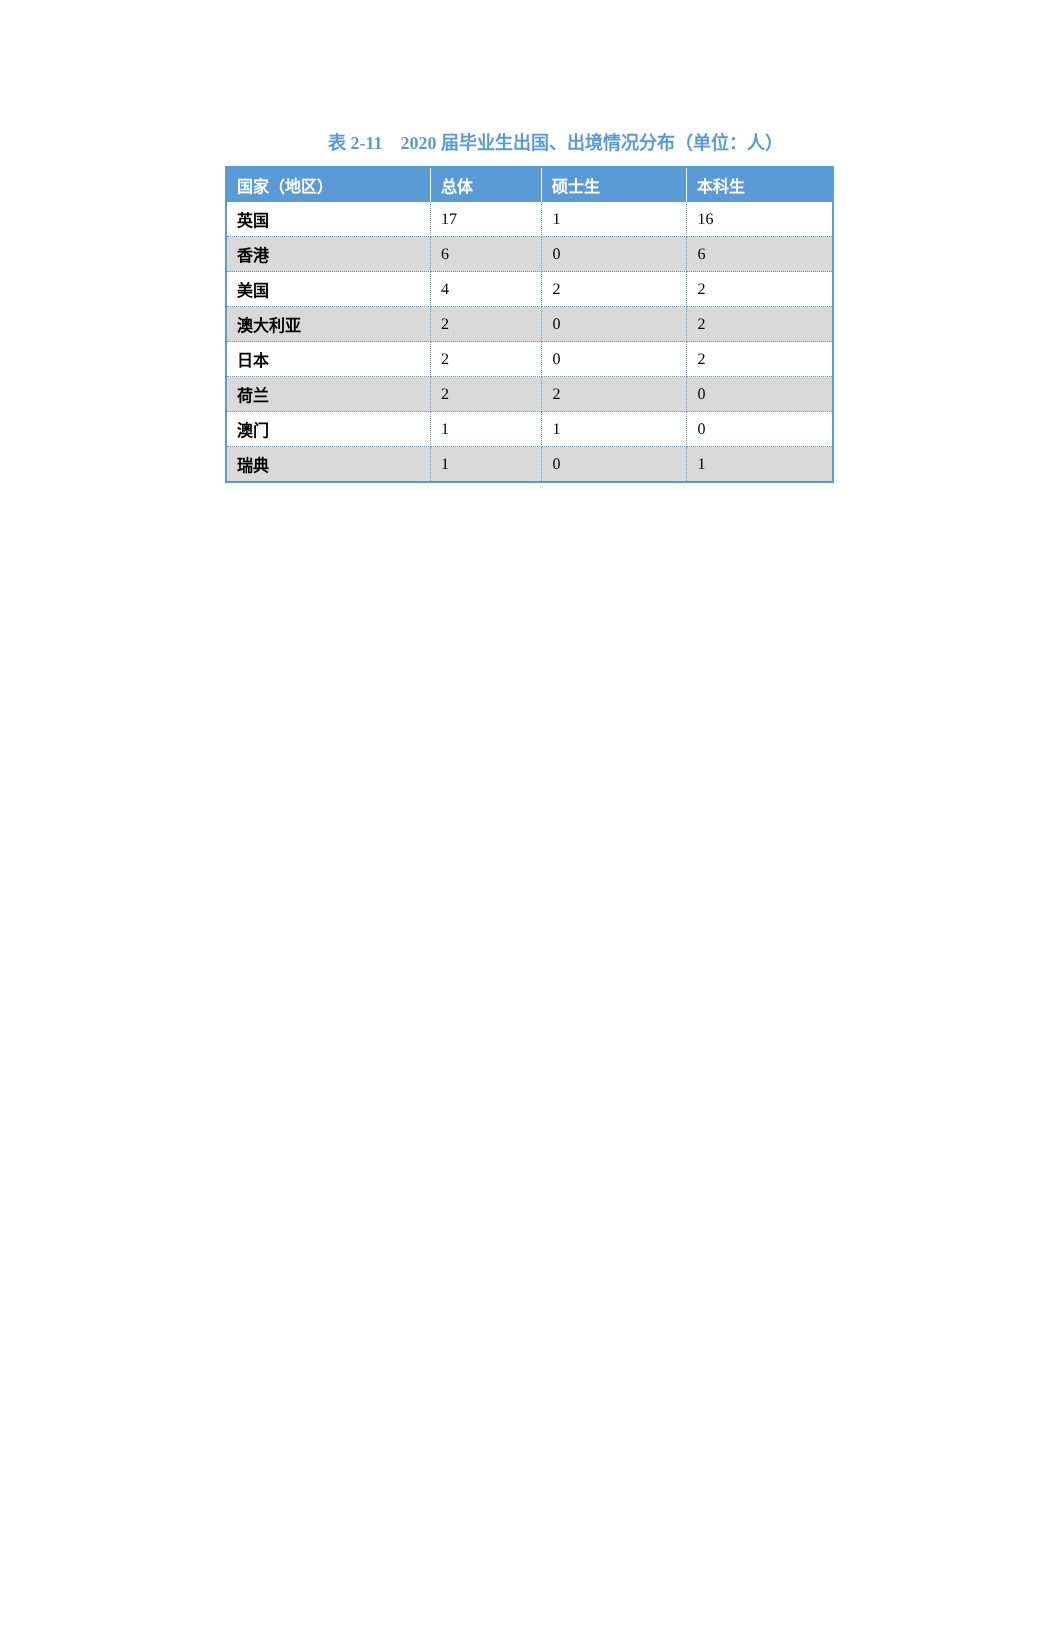表 2-11　2020 届毕业生出国、出境情况分布（单位：人）
| 国家（地区） | 总体 | 硕士生 | 本科生 |
| --- | --- | --- | --- |
| 英国 | 17 | 1 | 16 |
| 香港 | 6 | 0 | 6 |
| 美国 | 4 | 2 | 2 |
| 澳大利亚 | 2 | 0 | 2 |
| 日本 | 2 | 0 | 2 |
| 荷兰 | 2 | 2 | 0 |
| 澳门 | 1 | 1 | 0 |
| 瑞典 | 1 | 0 | 1 |